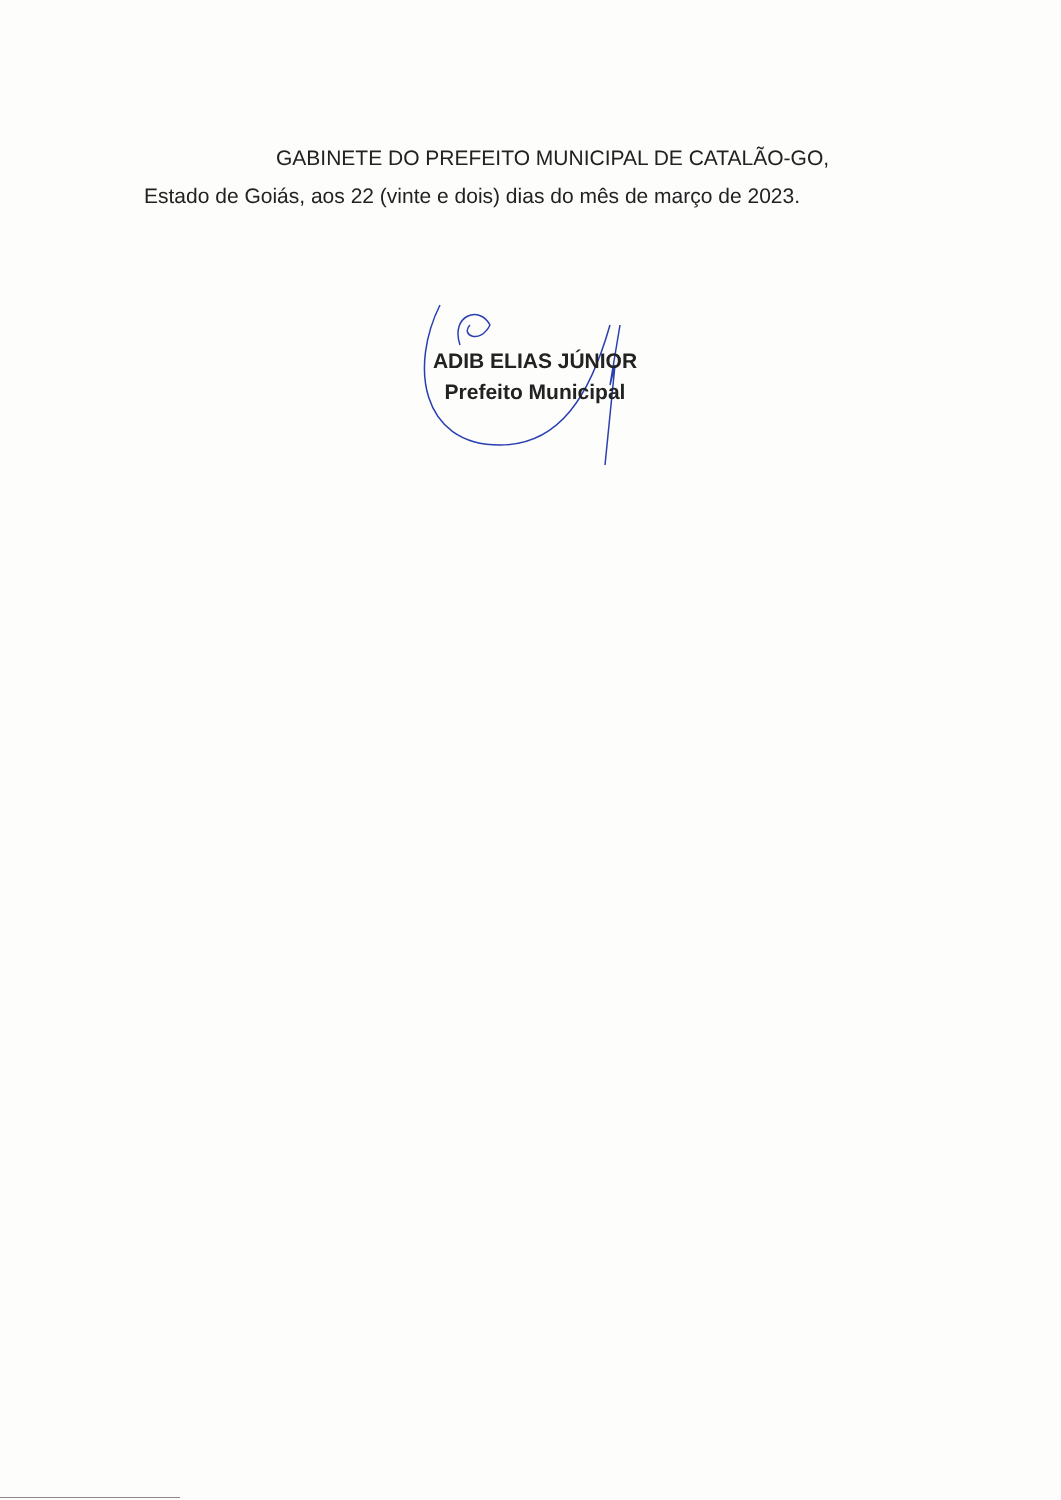GABINETE DO PREFEITO MUNICIPAL DE CATALÃO-GO,
Estado de Goiás, aos 22 (vinte e dois) dias do mês de março de 2023.
ADIB ELIAS JÚNIOR
Prefeito Municipal